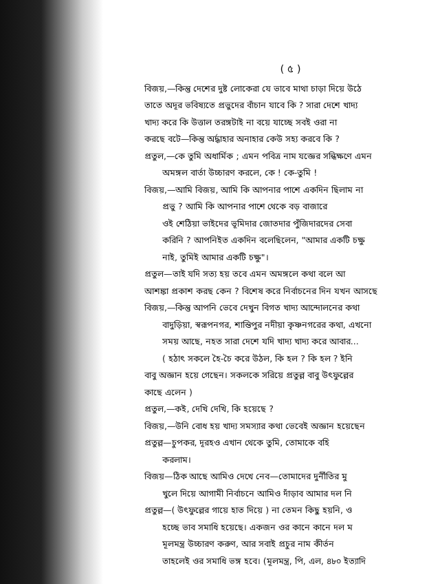( ৫ )
বিজয়,—কিন্তু দেশের দুষ্ট লোকেরা যে ভাবে মাথা চাড়া দিয়ে উঠে
তাতে অদূর ভবিষ্যতে প্রভুদের বাঁচান যাবে কি ? সারা দেশে খাদ্য
খাদ্য করে কি উত্তাল তরঙ্গটাই না বয়ে যাচ্ছে সবই ওরা না
করছে বটে—কিন্তু অর্দ্ধাহার অনাহার কেউ সহ্য করবে কি ?
প্রতুল,—কে তুমি অধার্মিক ; এমন পবিত্র নাম যজ্ঞের সন্ধিক্ষণে এমন
অমঙ্গল বার্তা উচ্চারণ করলে, কে ! কে-তুমি !
বিজয়,—আমি বিজয়, আমি কি আপনার পাশে একদিন ছিলাম না
প্রভু ? আমি কি আপনার পাশে থেকে বড় বাজারে
ওই শেঠিয়া ভাইদের ভূমিদার জোতদার পুঁজিদারদের সেবা
করিনি ? আপনিইত একদিন বলেছিলেন, "আমার একটি চক্ষু
নাই, তুমিই আমার একটি চক্ষু"।
প্রতুল—তাই যদি সত্য হয় তবে এমন অমঙ্গলে কথা বলে আ
আশঙ্কা প্রকাশ করছ কেন ? বিশেষ করে নির্বাচনের দিন যখন আসছে
বিজয়,—কিন্তু আপনি ভেবে দেখুন বিগত খাদ্য আন্দোলনের কথা
বাদুড়িয়া, স্বরূপনগর, শান্তিপুর নদীয়া কৃষ্ণনগরের কথা, এখনো
সময় আছে, নহত সারা দেশে যদি খাদ্য খাদ্য করে আবার...
( হঠাৎ সকলে হৈ-চৈ করে উঠল, কি হল ? কি হল ? ইনি
বাবু অজ্ঞান হয়ে গেছেন। সকলকে সরিয়ে প্রতুল্ল বাবু উৎফুল্লের
কাছে এলেন )
প্রতুল,—কই, দেখি দেখি, কি হয়েছে ?
বিজয়,—উনি বোধ হয় খাদ্য সমস্যার কথা ভেবেই অজ্ঞান হয়েছেন
প্রতুল্ল—চুপকর, দূরহও এখান থেকে তুমি, তোমাকে বহি
করলাম।
বিজয়—ঠিক আছে আমিও দেখে নেব—তোমাদের দুর্নীতির মু
খুলে দিয়ে আগামী নির্বাচনে আমিও দাঁড়াব আমার দল নি
প্রতুল্ল—( উৎফুল্লের গায়ে হাত দিয়ে ) না তেমন কিছু হয়নি, ও
হচ্ছে ভাব সমাধি হয়েছে। একজন ওর কানে কানে দল ম
মূলমন্ত্র উচ্চারণ করুণ, আর সবাই প্রচুর নাম কীর্তন
তাহলেই ওর সমাধি ভঙ্গ হবে। (মূলমন্ত্র, পি, এল, ৪৮০ ইত্যাদি